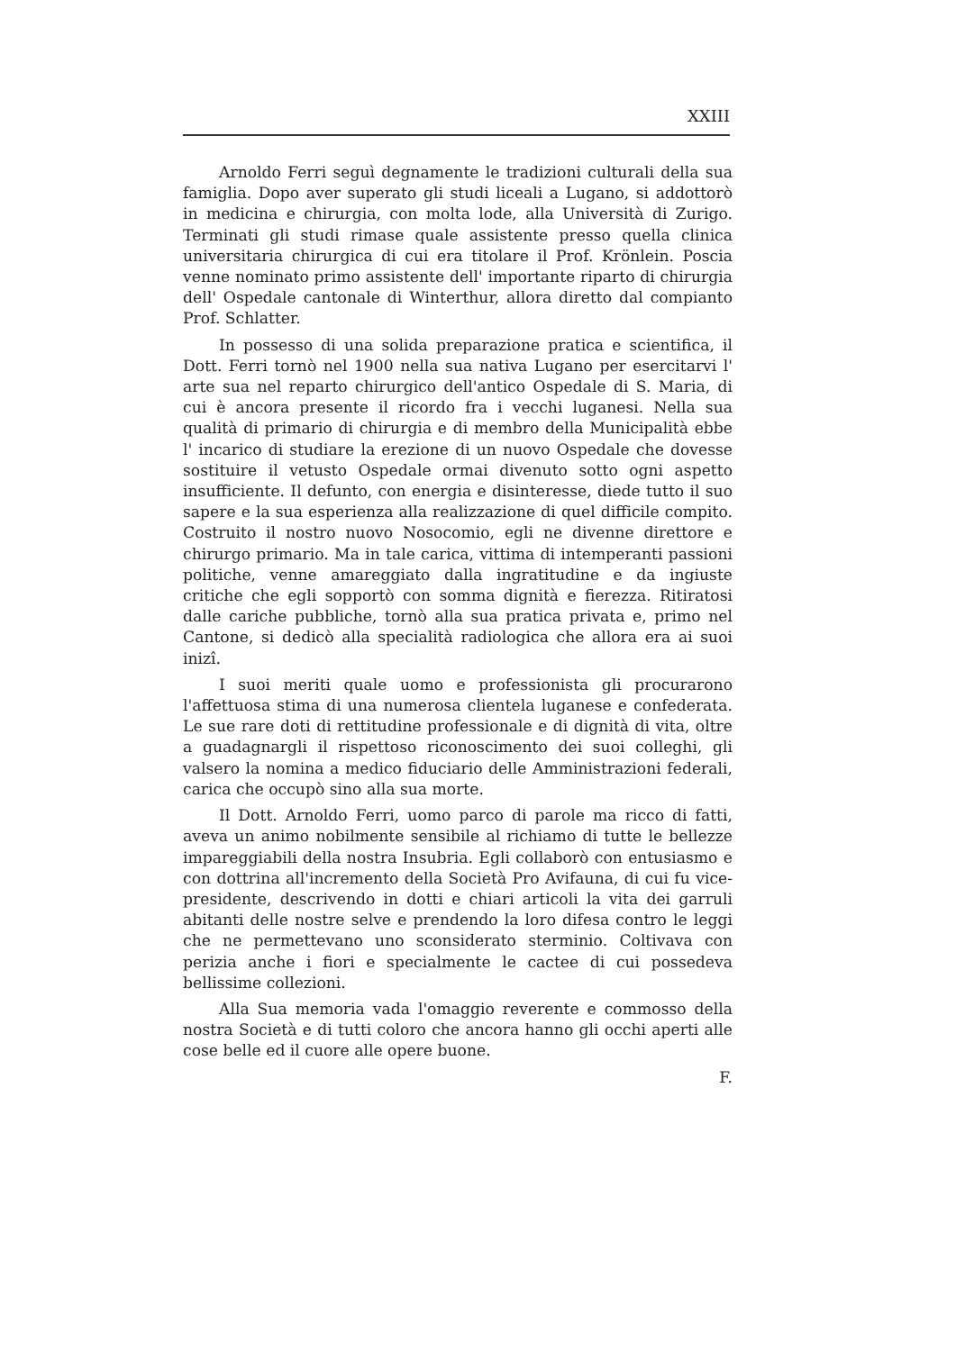XXIII
Arnoldo Ferri seguì degnamente le tradizioni culturali della sua famiglia. Dopo aver superato gli studi liceali a Lugano, si addottorò in medicina e chirurgia, con molta lode, alla Università di Zurigo. Terminati gli studi rimase quale assistente presso quella clinica universitaria chirurgica di cui era titolare il Prof. Krönlein. Poscia venne nominato primo assistente dell' importante riparto di chirurgia dell' Ospedale cantonale di Winterthur, allora diretto dal compianto Prof. Schlatter.
In possesso di una solida preparazione pratica e scientifica, il Dott. Ferri tornò nel 1900 nella sua nativa Lugano per esercitarvi l' arte sua nel reparto chirurgico dell'antico Ospedale di S. Maria, di cui è ancora presente il ricordo fra i vecchi luganesi. Nella sua qualità di primario di chirurgia e di membro della Municipalità ebbe l' incarico di studiare la erezione di un nuovo Ospedale che dovesse sostituire il vetusto Ospedale ormai divenuto sotto ogni aspetto insufficiente. Il defunto, con energia e disinteresse, diede tutto il suo sapere e la sua esperienza alla realizzazione di quel difficile compito. Costruito il nostro nuovo Nosocomio, egli ne divenne direttore e chirurgo primario. Ma in tale carica, vittima di intemperanti passioni politiche, venne amareggiato dalla ingratitudine e da ingiuste critiche che egli sopportò con somma dignità e fierezza. Ritiratosi dalle cariche pubbliche, tornò alla sua pratica privata e, primo nel Cantone, si dedicò alla specialità radiologica che allora era ai suoi inizî.
I suoi meriti quale uomo e professionista gli procurarono l'affettuosa stima di una numerosa clientela luganese e confederata. Le sue rare doti di rettitudine professionale e di dignità di vita, oltre a guadagnargli il rispettoso riconoscimento dei suoi colleghi, gli valsero la nomina a medico fiduciario delle Amministrazioni federali, carica che occupò sino alla sua morte.
Il Dott. Arnoldo Ferri, uomo parco di parole ma ricco di fatti, aveva un animo nobilmente sensibile al richiamo di tutte le bellezze impareggiabili della nostra Insubria. Egli collaborò con entusiasmo e con dottrina all'incremento della Società Pro Avifauna, di cui fu vice-presidente, descrivendo in dotti e chiari articoli la vita dei garruli abitanti delle nostre selve e prendendo la loro difesa contro le leggi che ne permettevano uno sconsiderato sterminio. Coltivava con perizia anche i fiori e specialmente le cactee di cui possedeva bellissime collezioni.
Alla Sua memoria vada l'omaggio reverente e commosso della nostra Società e di tutti coloro che ancora hanno gli occhi aperti alle cose belle ed il cuore alle opere buone.
F.